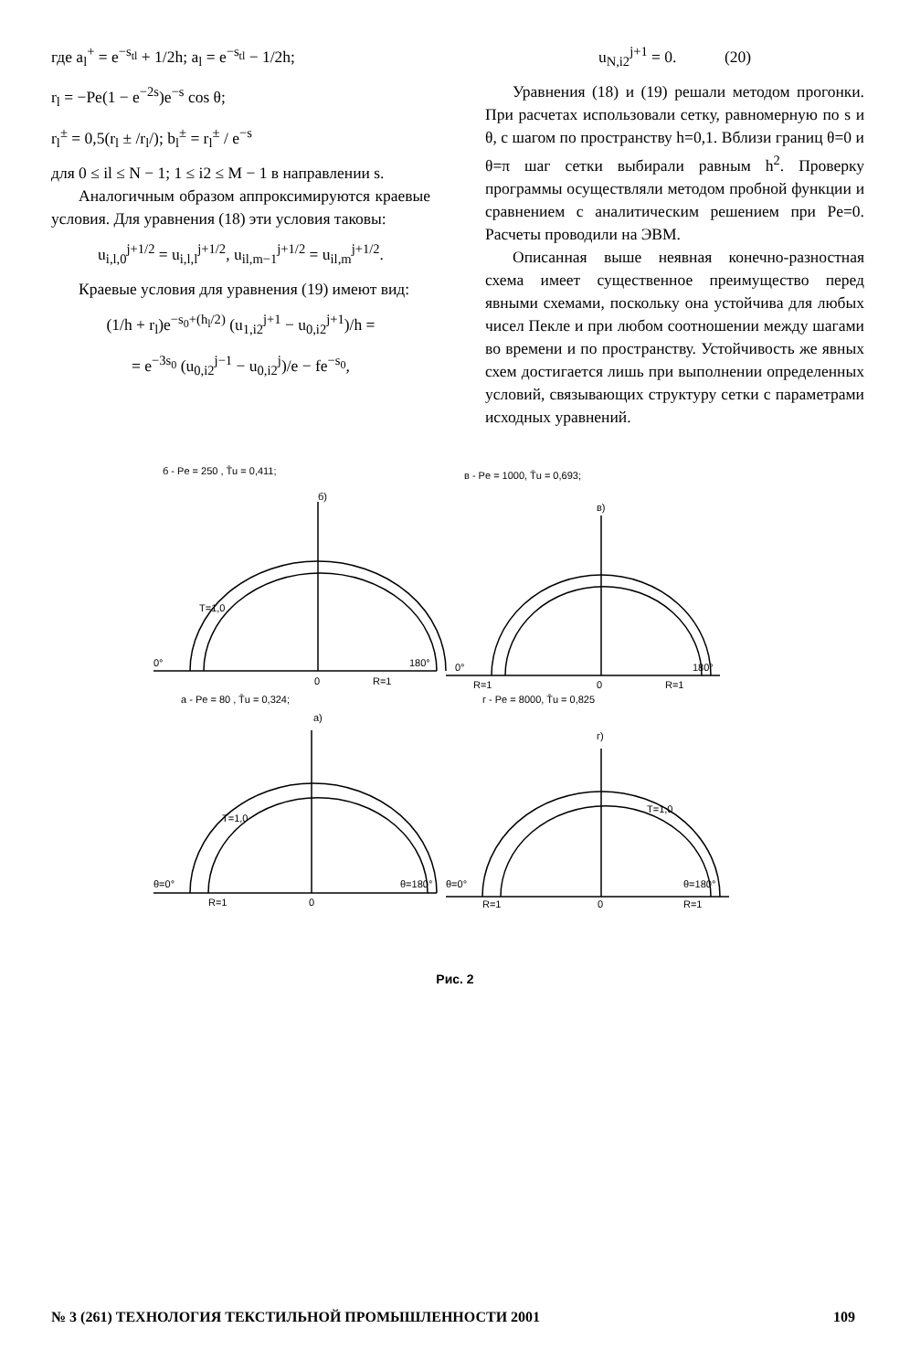где a<sub>l</sub><sup>+</sup> = e<sup>−s<sub>tl</sub></sup> + 1/2h; a<sub>l</sub> = e<sup>−s<sub>tl</sub></sup> − 1/2h;
r<sub>l</sub> = −Pe(1 − e<sup>−2s</sup>)e<sup>−s</sup> cos θ;
r<sub>l</sub><sup>±</sup> = 0,5(r<sub>l</sub> ± /r<sub>l</sub>/); b<sub>l</sub><sup>±</sup> = r<sub>l</sub><sup>±</sup> / e<sup>−s</sup>
для 0 ≤ il ≤ N − 1; 1 ≤ i2 ≤ M − 1 в направлении s.
Аналогичным образом аппроксимируются краевые условия. Для уравнения (18) эти условия таковы:
u<sub>i,l,0</sub><sup>j+1/2</sup> = u<sub>i,l,l</sub><sup>j+1/2</sup>, u<sub>il,m−1</sub><sup>j+1/2</sup> = u<sub>il,m</sub><sup>j+1/2</sup>.
Краевые условия для уравнения (19) имеют вид:
(1/h + r<sub>l</sub>)e<sup>−s<sub>0</sub>+(h<sub>l</sub>/2)</sup> (u<sub>1,i2</sub><sup>j+1</sup> − u<sub>0,i2</sub><sup>j+1</sup>)/h =
= e<sup>−3s<sub>0</sub></sup> (u<sub>0,i2</sub><sup>j−1</sup> − u<sub>0,i2</sub><sup>j</sup>)/e − fe<sup>−s<sub>0</sub></sup>,
u<sub>N,i2</sub><sup>j+1</sup> = 0. (20)
Уравнения (18) и (19) решали методом прогонки. При расчетах использовали сетку, равномерную по s и θ, с шагом по пространству h=0,1. Вблизи границ θ=0 и θ=π шаг сетки выбирали равным h<sup>2</sup>. Проверку программы осуществляли методом пробной функции и сравнением с аналитическим решением при Pe=0. Расчеты проводили на ЭВМ.
Описанная выше неявная конечно-разностная схема имеет существенное преимущество перед явными схемами, поскольку она устойчива для любых чисел Пекле и при любом соотношении между шагами во времени и по пространству. Устойчивость же явных схем достигается лишь при выполнении определенных условий, связывающих структуру сетки с параметрами исходных уравнений.
б - Pe = 250 , T̄u = 0,411;
б)
в - Pe = 1000, T̄u = 0,693;
в)
0°
0
R=1
180°
0°
R=1
0
R=1
180°
а - Pe = 80 , T̄u = 0,324;
а)
г - Pe = 8000, T̄u = 0,825
г)
θ=0°
R=1
0
θ=180°
θ=0°
R=1
0
R=1
θ=180°
T=1,0
T=1,0
T=1,0
Рис. 2
№ 3 (261) ТЕХНОЛОГИЯ ТЕКСТИЛЬНОЙ ПРОМЫШЛЕННОСТИ 2001 109